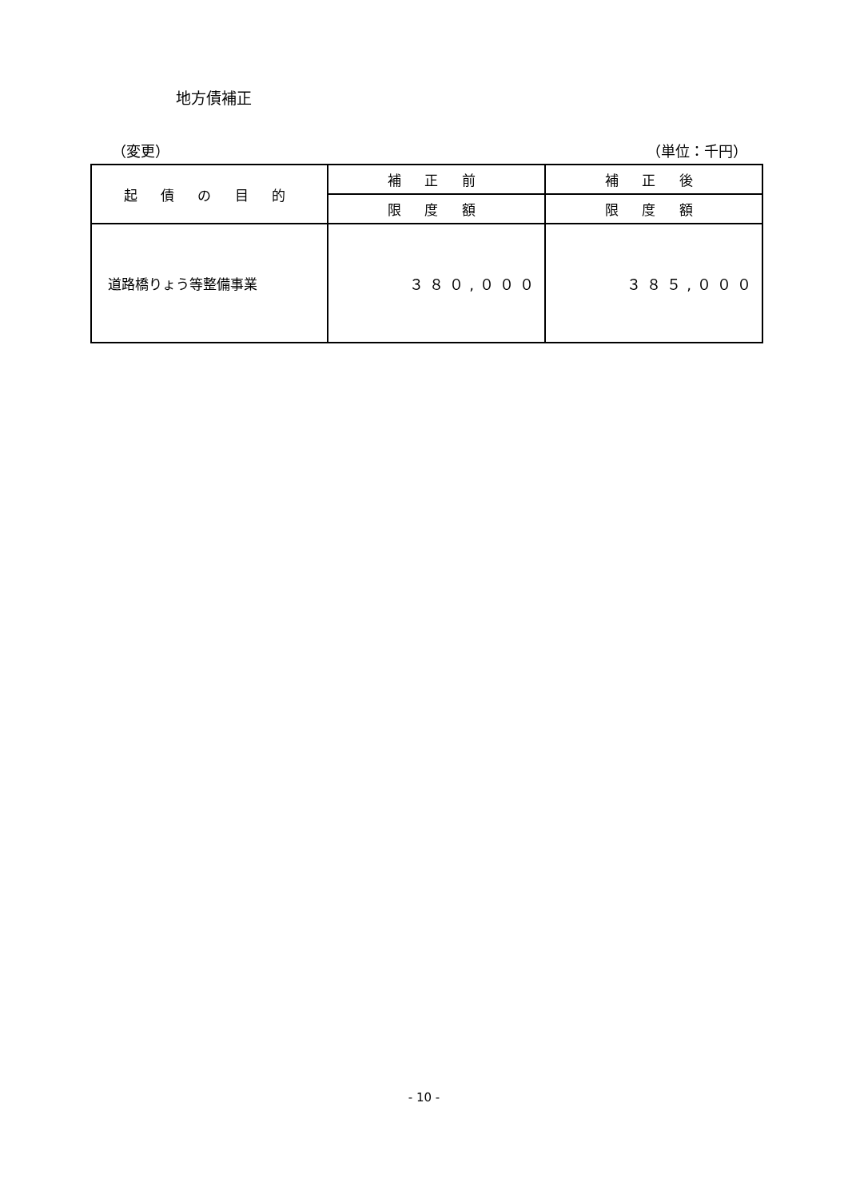地方債補正
（変更） （単位：千円）
| 起 債 の 目 的 | 補 正 前 | 補 正 後 |
| --- | --- | --- |
| | 限 度 額 | 限 度 額 |
| 道路橋りょう等整備事業 | ３８０,０００ | ３８５,０００ |
- 10 -